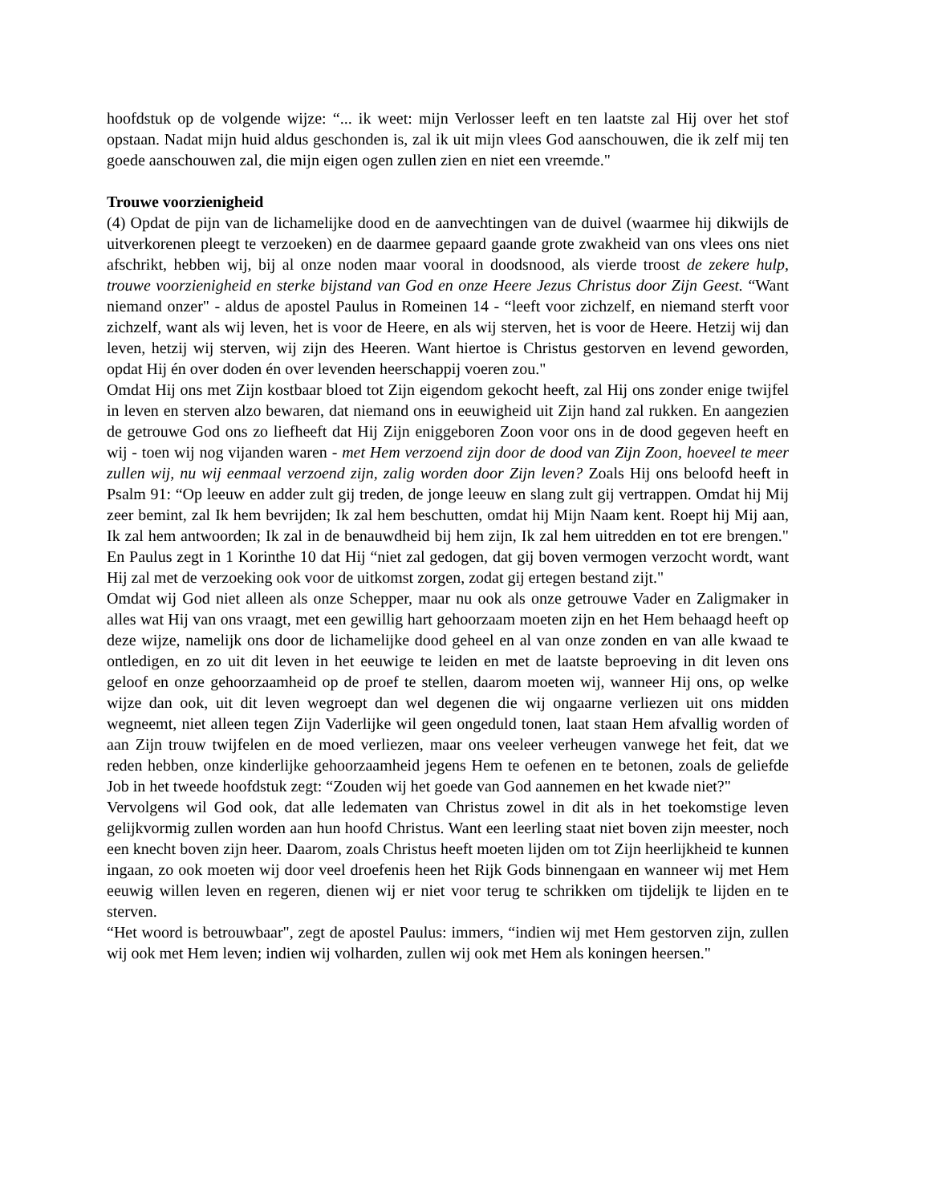hoofdstuk op de volgende wijze: “... ik weet: mijn Verlosser leeft en ten laatste zal Hij over het stof opstaan. Nadat mijn huid aldus geschonden is, zal ik uit mijn vlees God aanschouwen, die ik zelf mij ten goede aanschouwen zal, die mijn eigen ogen zullen zien en niet een vreemde."
Trouwe voorzienigheid
(4) Opdat de pijn van de lichamelijke dood en de aanvechtingen van de duivel (waarmee hij dikwijls de uitverkorenen pleegt te verzoeken) en de daarmee gepaard gaande grote zwakheid van ons vlees ons niet afschrikt, hebben wij, bij al onze noden maar vooral in doodsnood, als vierde troost de zekere hulp, trouwe voorzienigheid en sterke bijstand van God en onze Heere Jezus Christus door Zijn Geest. “Want niemand onzer" - aldus de apostel Paulus in Romeinen 14 - “leeft voor zichzelf, en niemand sterft voor zichzelf, want als wij leven, het is voor de Heere, en als wij sterven, het is voor de Heere. Hetzij wij dan leven, hetzij wij sterven, wij zijn des Heeren. Want hiertoe is Christus gestorven en levend geworden, opdat Hij én over doden én over levenden heerschappij voeren zou."
Omdat Hij ons met Zijn kostbaar bloed tot Zijn eigendom gekocht heeft, zal Hij ons zonder enige twijfel in leven en sterven alzo bewaren, dat niemand ons in eeuwigheid uit Zijn hand zal rukken. En aangezien de getrouwe God ons zo liefheeft dat Hij Zijn eniggeboren Zoon voor ons in de dood gegeven heeft en wij - toen wij nog vijanden waren - met Hem verzoend zijn door de dood van Zijn Zoon, hoeveel te meer zullen wij, nu wij eenmaal verzoend zijn, zalig worden door Zijn leven? Zoals Hij ons beloofd heeft in Psalm 91: “Op leeuw en adder zult gij treden, de jonge leeuw en slang zult gij vertrappen. Omdat hij Mij zeer bemint, zal Ik hem bevrijden; Ik zal hem beschutten, omdat hij Mijn Naam kent. Roept hij Mij aan, Ik zal hem antwoorden; Ik zal in de benauwdheid bij hem zijn, Ik zal hem uitredden en tot ere brengen." En Paulus zegt in 1 Korinthe 10 dat Hij “niet zal gedogen, dat gij boven vermogen verzocht wordt, want Hij zal met de verzoeking ook voor de uitkomst zorgen, zodat gij ertegen bestand zijt."
Omdat wij God niet alleen als onze Schepper, maar nu ook als onze getrouwe Vader en Zaligmaker in alles wat Hij van ons vraagt, met een gewillig hart gehoorzaam moeten zijn en het Hem behaagd heeft op deze wijze, namelijk ons door de lichamelijke dood geheel en al van onze zonden en van alle kwaad te ontledigen, en zo uit dit leven in het eeuwige te leiden en met de laatste beproeving in dit leven ons geloof en onze gehoorzaamheid op de proef te stellen, daarom moeten wij, wanneer Hij ons, op welke wijze dan ook, uit dit leven wegroept dan wel degenen die wij ongaarne verliezen uit ons midden wegneemt, niet alleen tegen Zijn Vaderlijke wil geen ongeduld tonen, laat staan Hem afvallig worden of aan Zijn trouw twijfelen en de moed verliezen, maar ons veeleer verheugen vanwege het feit, dat we reden hebben, onze kinderlijke gehoorzaamheid jegens Hem te oefenen en te betonen, zoals de geliefde Job in het tweede hoofdstuk zegt: “Zouden wij het goede van God aannemen en het kwade niet?"
Vervolgens wil God ook, dat alle ledematen van Christus zowel in dit als in het toekomstige leven gelijkvormig zullen worden aan hun hoofd Christus. Want een leerling staat niet boven zijn meester, noch een knecht boven zijn heer. Daarom, zoals Christus heeft moeten lijden om tot Zijn heerlijkheid te kunnen ingaan, zo ook moeten wij door veel droefenis heen het Rijk Gods binnengaan en wanneer wij met Hem eeuwig willen leven en regeren, dienen wij er niet voor terug te schrikken om tijdelijk te lijden en te sterven.
“Het woord is betrouwbaar", zegt de apostel Paulus: immers, “indien wij met Hem gestorven zijn, zullen wij ook met Hem leven; indien wij volharden, zullen wij ook met Hem als koningen heersen."